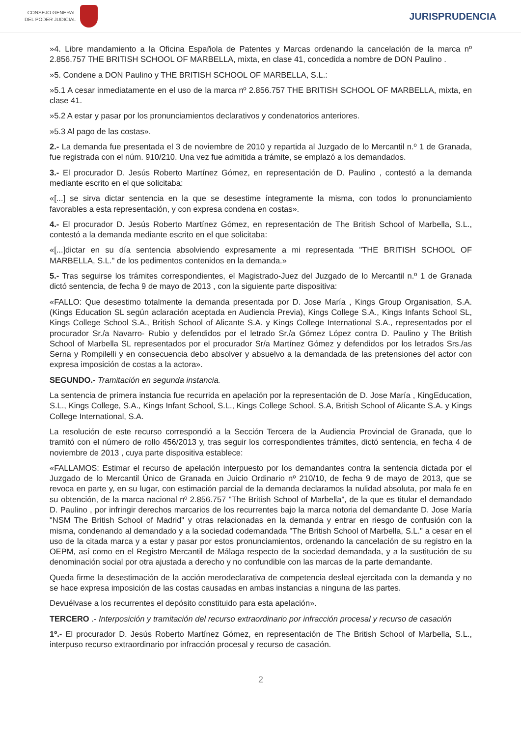CONSEJO GENERAL
DEL PODER JUDICIAL
JURISPRUDENCIA
»4. Libre mandamiento a la Oficina Española de Patentes y Marcas ordenando la cancelación de la marca nº 2.856.757 THE BRITISH SCHOOL OF MARBELLA, mixta, en clase 41, concedida a nombre de DON Paulino .
»5. Condene a DON Paulino y THE BRITISH SCHOOL OF MARBELLA, S.L.:
»5.1 A cesar inmediatamente en el uso de la marca nº 2.856.757 THE BRITISH SCHOOL OF MARBELLA, mixta, en clase 41.
»5.2 A estar y pasar por los pronunciamientos declarativos y condenatorios anteriores.
»5.3 Al pago de las costas».
2.- La demanda fue presentada el 3 de noviembre de 2010 y repartida al Juzgado de lo Mercantil n.º 1 de Granada, fue registrada con el núm. 910/210. Una vez fue admitida a trámite, se emplazó a los demandados.
3.- El procurador D. Jesús Roberto Martínez Gómez, en representación de D. Paulino , contestó a la demanda mediante escrito en el que solicitaba:
«[...] se sirva dictar sentencia en la que se desestime íntegramente la misma, con todos lo pronunciamiento favorables a esta representación, y con expresa condena en costas».
4.- El procurador D. Jesús Roberto Martínez Gómez, en representación de The British School of Marbella, S.L., contestó a la demanda mediante escrito en el que solicitaba:
«[...]dictar en su día sentencia absolviendo expresamente a mi representada "THE BRITISH SCHOOL OF MARBELLA, S.L." de los pedimentos contenidos en la demanda.»
5.- Tras seguirse los trámites correspondientes, el Magistrado-Juez del Juzgado de lo Mercantil n.º 1 de Granada dictó sentencia, de fecha 9 de mayo de 2013 , con la siguiente parte dispositiva:
«FALLO: Que desestimo totalmente la demanda presentada por D. Jose María , Kings Group Organisation, S.A. (Kings Education SL según aclaración aceptada en Audiencia Previa), Kings College S.A., Kings Infants School SL, Kings College School S.A., British School of Alicante S.A. y Kings College International S.A., representados por el procurador Sr./a Navarro- Rubio y defendidos por el letrado Sr./a Gómez López contra D. Paulino y The British School of Marbella SL representados por el procurador Sr/a Martínez Gómez y defendidos por los letrados Srs./as Serna y Rompilelli y en consecuencia debo absolver y absuelvo a la demandada de las pretensiones del actor con expresa imposición de costas a la actora».
SEGUNDO.- Tramitación en segunda instancia.
La sentencia de primera instancia fue recurrida en apelación por la representación de D. Jose María , KingEducation, S.L., Kings College, S.A., Kings Infant School, S.L., Kings College School, S.A, British School of Alicante S.A. y Kings College International, S.A.
La resolución de este recurso correspondió a la Sección Tercera de la Audiencia Provincial de Granada, que lo tramitó con el número de rollo 456/2013 y, tras seguir los correspondientes trámites, dictó sentencia, en fecha 4 de noviembre de 2013 , cuya parte dispositiva establece:
«FALLAMOS: Estimar el recurso de apelación interpuesto por los demandantes contra la sentencia dictada por el Juzgado de lo Mercantil Único de Granada en Juicio Ordinario nº 210/10, de fecha 9 de mayo de 2013, que se revoca en parte y, en su lugar, con estimación parcial de la demanda declaramos la nulidad absoluta, por mala fe en su obtención, de la marca nacional nº 2.856.757 "The British School of Marbella", de la que es titular el demandado D. Paulino , por infringir derechos marcarios de los recurrentes bajo la marca notoria del demandante D. Jose María "NSM The British School of Madrid" y otras relacionadas en la demanda y entrar en riesgo de confusión con la misma, condenando al demandado y a la sociedad codemandada "The British School of Marbella, S.L." a cesar en el uso de la citada marca y a estar y pasar por estos pronunciamientos, ordenando la cancelación de su registro en la OEPM, así como en el Registro Mercantil de Málaga respecto de la sociedad demandada, y a la sustitución de su denominación social por otra ajustada a derecho y no confundible con las marcas de la parte demandante.
Queda firme la desestimación de la acción merodeclarativa de competencia desleal ejercitada con la demanda y no se hace expresa imposición de las costas causadas en ambas instancias a ninguna de las partes.
Devuélvase a los recurrentes el depósito constituido para esta apelación».
TERCERO .- Interposición y tramitación del recurso extraordinario por infracción procesal y recurso de casación
1º.- El procurador D. Jesús Roberto Martínez Gómez, en representación de The British School of Marbella, S.L., interpuso recurso extraordinario por infracción procesal y recurso de casación.
2